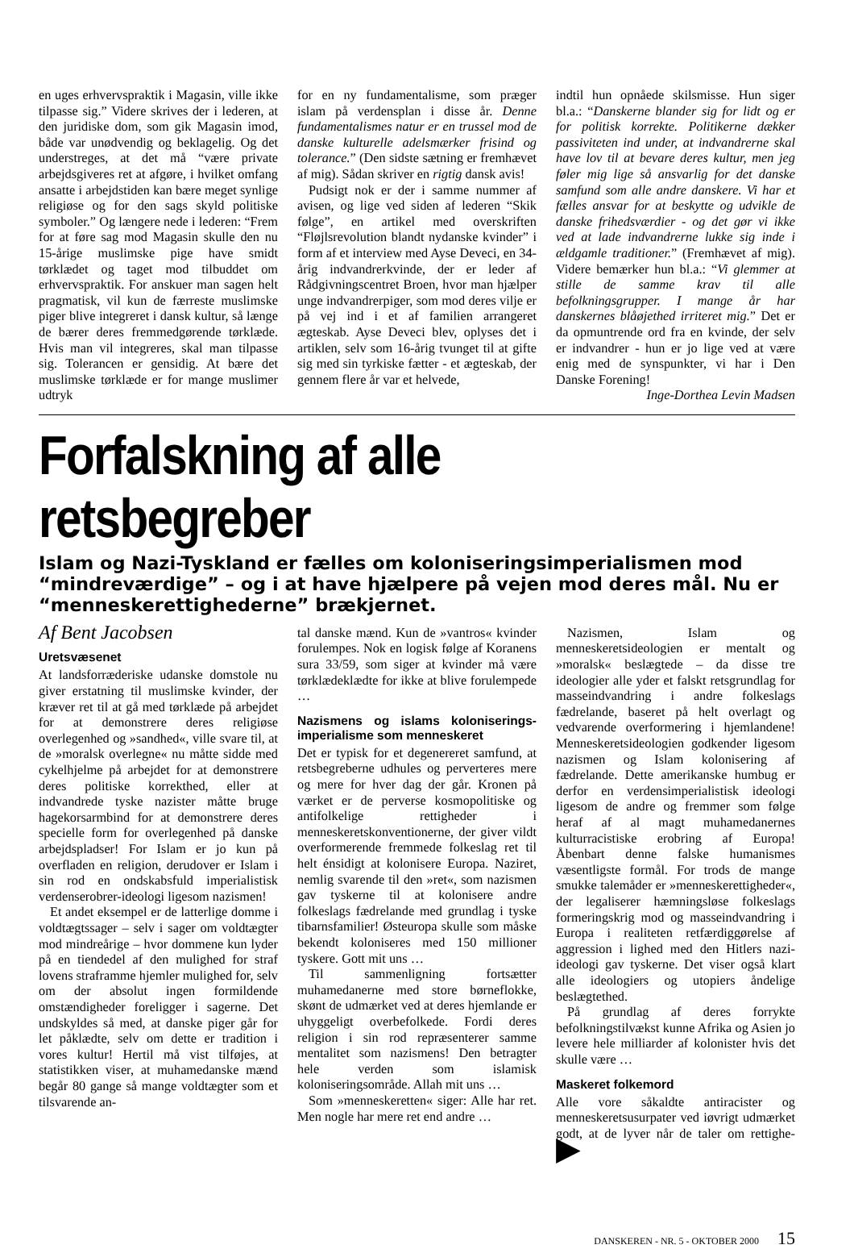en uges erhvervspraktik i Magasin, ville ikke tilpasse sig.” Videre skrives der i lederen, at den juridiske dom, som gik Magasin imod, både var unødvendig og beklagelig. Og det understreges, at det må “være private arbejdsgiveres ret at afgøre, i hvilket omfang ansatte i arbejdstiden kan bære meget synlige religiøse og for den sags skyld politiske symboler.” Og længere nede i lederen: “Frem for at føre sag mod Magasin skulle den nu 15-årige muslimske pige have smidt tørklædet og taget mod tilbuddet om erhvervspraktik. For anskuer man sagen helt pragmatisk, vil kun de færreste muslimske piger blive integreret i dansk kultur, så længe de bærer deres fremmedgørende tørklæde. Hvis man vil integreres, skal man tilpasse sig. Tolerancen er gensidig. At bære det muslimske tørklæde er for mange muslimer udtryk
for en ny fundamentalisme, som præger islam på verdensplan i disse år. Denne fundamentalismes natur er en trussel mod de danske kulturelle adelsmærker frisind og tolerance.” (Den sidste sætning er fremhævet af mig). Sådan skriver en rigtig dansk avis!
Pudsigt nok er der i samme nummer af avisen, og lige ved siden af lederen “Skik følge”, en artikel med overskriften “Fløjlsrevolution blandt nydanske kvinder” i form af et interview med Ayse Deveci, en 34-årig indvandrerkvinde, der er leder af Rådgivningscentret Broen, hvor man hjælper unge indvandrerpiger, som mod deres vilje er på vej ind i et af familien arrangeret ægteskab. Ayse Deveci blev, oplyses det i artiklen, selv som 16-årig tvunget til at gifte sig med sin tyrkiske fætter - et ægteskab, der gennem flere år var et helvede,
indtil hun opnåede skilsmisse. Hun siger bl.a.: “Danskerne blander sig for lidt og er for politisk korrekte. Politikerne dækker passiviteten ind under, at indvandrerne skal have lov til at bevare deres kultur, men jeg føler mig lige så ansvarlig for det danske samfund som alle andre danskere. Vi har et fælles ansvar for at beskytte og udvikle de danske frihedsværdier - og det gør vi ikke ved at lade indvandrerne lukke sig inde i ældgamle traditioner.” (Fremhævet af mig). Videre bemærker hun bl.a.: “Vi glemmer at stille de samme krav til alle befolkningsgrupper. I mange år har danskernes blåøjethed irriteret mig.” Det er da opmuntrende ord fra en kvinde, der selv er indvandrer - hun er jo lige ved at være enig med de synspunkter, vi har i Den Danske Forening!
Inge-Dorthea Levin Madsen
Forfalskning af alle retsbegreber
Islam og Nazi-Tyskland er fælles om koloniseringsimperialismen mod “mindreværdige” – og i at have hjælpere på vejen mod deres mål. Nu er “menneskerettighederne” brækjernet.
Af Bent Jacobsen
Uretsvæsenet
At landsforræderiske udanske domstole nu giver erstatning til muslimske kvinder, der kræver ret til at gå med tørklæde på arbejdet for at demonstrere deres religiøse overlegenhed og »sandhed«, ville svare til, at de »moralsk overlegne« nu måtte sidde med cykelhjelme på arbejdet for at demonstrere deres politiske korrekthed, eller at indvandrede tyske nazister måtte bruge hagekorsarmbind for at demonstrere deres specielle form for overlegenhed på danske arbejdspladser! For Islam er jo kun på overfladen en religion, derudover er Islam i sin rod en ondskabsfuld imperialistisk verdenserobrer-ideologi ligesom nazismen!
Et andet eksempel er de latterlige domme i voldtægtssager – selv i sager om voldtægter mod mindreårige – hvor dommene kun lyder på en tiendedel af den mulighed for straf lovens straframme hjemler mulighed for, selv om der absolut ingen formildende omstændigheder foreligger i sagerne. Det undskyldes så med, at danske piger går for let påklædte, selv om dette er tradition i vores kultur! Hertil må vist tilføjes, at statistikken viser, at muhamedanske mænd begår 80 gange så mange voldtægter som et tilsvarende an-
tal danske mænd. Kun de »vantros« kvinder forulempes. Nok en logisk følge af Koranens sura 33/59, som siger at kvinder må være tørklædeklædte for ikke at blive forulempede …
Nazismens og islams koloniserings-imperialisme som menneskeret
Det er typisk for et degenereret samfund, at retsbegreberne udhules og perverteres mere og mere for hver dag der går. Kronen på værket er de perverse kosmopolitiske og antifolkelige rettigheder i menneskeretskonventionerne, der giver vildt overformerende fremmede folkeslag ret til helt énsidigt at kolonisere Europa. Naziret, nemlig svarende til den »ret«, som nazismen gav tyskerne til at kolonisere andre folkeslags fædrelande med grundlag i tyske tibarnsfamilier! Østeuropa skulle som måske bekendt koloniseres med 150 millioner tyskere. Gott mit uns …
Til sammenligning fortsætter muhamedanerne med store børneflokke, skønt de udmærket ved at deres hjemlande er uhyggeligt overbefolkede. Fordi deres religion i sin rod repræsenterer samme mentalitet som nazismens! Den betragter hele verden som islamisk koloniseringsområde. Allah mit uns …
Som »menneskeretten« siger: Alle har ret. Men nogle har mere ret end andre …
Nazismen, Islam og menneskeretsideologien er mentalt og »moralsk« beslægtede – da disse tre ideologier alle yder et falskt retsgrundlag for masseindvandring i andre folkeslags fædrelande, baseret på helt overlagt og vedvarende overformering i hjemlandene! Menneskeretsideologien godkender ligesom nazismen og Islam kolonisering af fædrelande. Dette amerikanske humbug er derfor en verdensimperialistisk ideologi ligesom de andre og fremmer som følge heraf af al magt muhamedanernes kulturracistiske erobring af Europa! Åbenbart denne falske humanismes væsentligste formål. For trods de mange smukke talemåder er »menneskerettigheder«, der legaliserer hæmningsløse folkeslags formeringskrig mod og masseindvandring i Europa i realiteten retfærdiggørelse af aggression i lighed med den Hitlers nazi-ideologi gav tyskerne. Det viser også klart alle ideologiers og utopiers åndelige beslægtethed.
På grundlag af deres forrykte befolkningstilvækst kunne Afrika og Asien jo levere hele milliarder af kolonister hvis det skulle være …
Maskeret folkemord
Alle vore såkaldte antiracister og menneskeretsusurpater ved iøvrigt udmærket godt, at de lyver når de taler om rettighe- ▶
DANSKEREN - NR. 5 - OKTOBER 2000 15